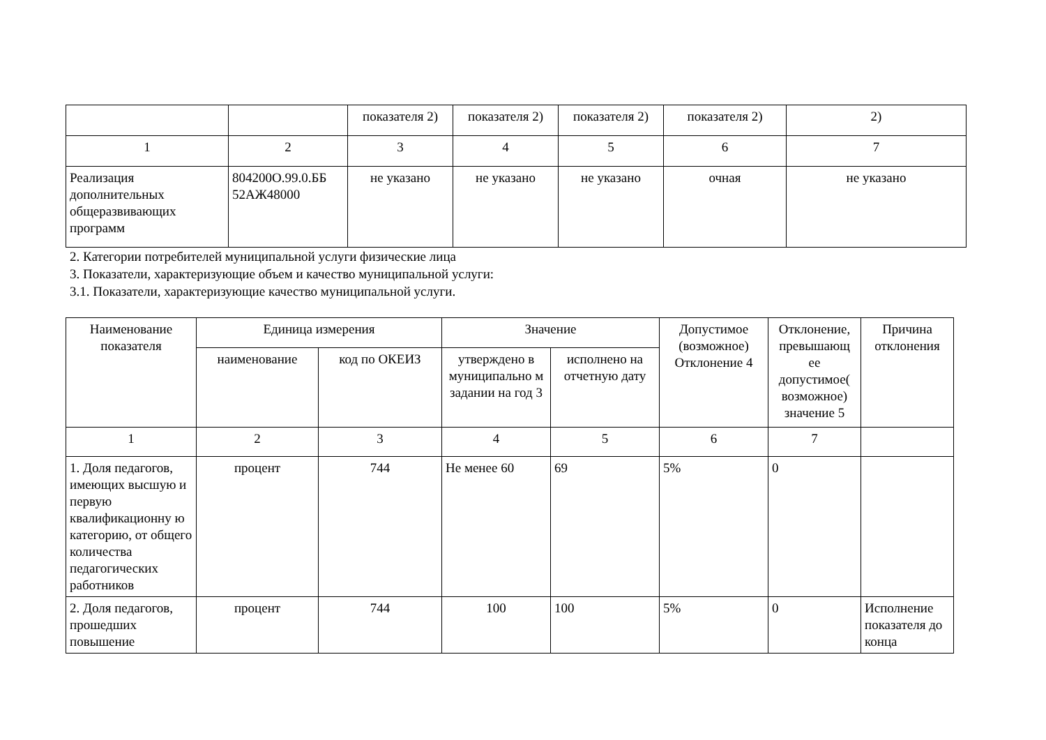| | | показателя 2) | показателя 2) | показателя 2) | показателя 2) | 2) |
| 1 | 2 | 3 | 4 | 5 | 6 | 7 |
| Реализация дополнительных общеразвивающих программ | 804200О.99.0.ББ 52АЖ48000 | не указано | не указано | не указано | очная | не указано |
2. Категории потребителей муниципальной услуги физические лица
3. Показатели, характеризующие объем и качество муниципальной услуги:
3.1. Показатели, характеризующие качество муниципальной услуги.
| Наименование показателя | Единица измерения | | Значение | | Допустимое (возможное) Отклонение 4 | Отклонение, превышающ ее допустимое( возможное) значение 5 | Причина отклонения |
| --- | --- | --- | --- | --- | --- | --- | --- |
| | наименование | код по ОКЕИЗ | утверждено в муниципально м задании на год 3 | исполнено на отчетную дату | | | |
| 1 | 2 | 3 | 4 | 5 | 6 | 7 | |
| 1. Доля педагогов, имеющих высшую и первую квалификационну ю категорию, от общего количества педагогических работников | процент | 744 | Не менее 60 | 69 | 5% | 0 | |
| 2. Доля педагогов, прошедших повышение | процент | 744 | 100 | 100 | 5% | 0 | Исполнение показателя до конца |